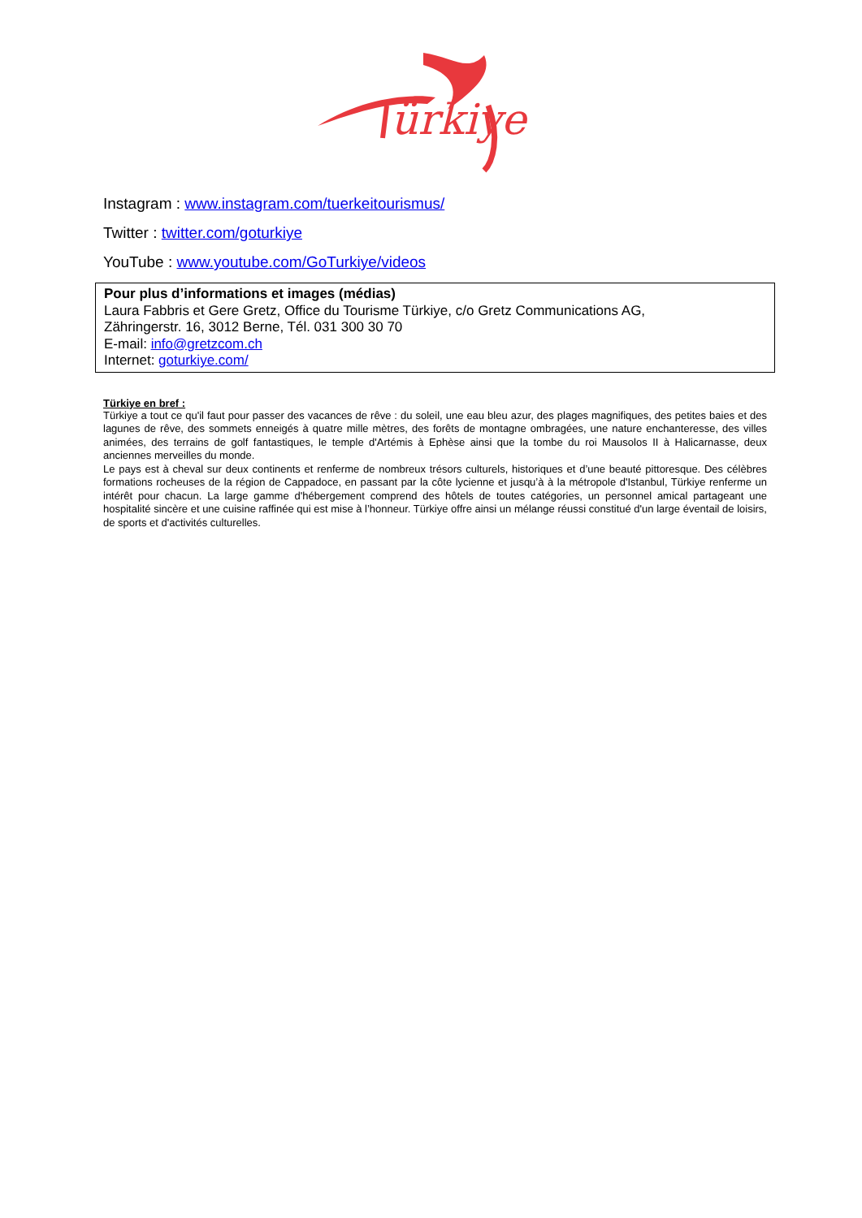ürkiye
Instagram : www.instagram.com/tuerkeitourismus/
Twitter : twitter.com/goturkiye
YouTube : www.youtube.com/GoTurkiye/videos
Pour plus d’informations et images (médias)
Laura Fabbris et Gere Gretz, Office du Tourisme Türkiye, c/o Gretz Communications AG,
Zähringerstr. 16, 3012 Berne, Tél. 031 300 30 70
E-mail: info@gretzcom.ch
Internet: goturkiye.com/
Türkiye en bref :
Türkiye a tout ce qu'il faut pour passer des vacances de rêve : du soleil, une eau bleu azur, des plages magnifiques, des petites baies et des lagunes de rêve, des sommets enneigés à quatre mille mètres, des forêts de montagne ombragées, une nature enchanteresse, des villes animées, des terrains de golf fantastiques, le temple d'Artémis à Ephèse ainsi que la tombe du roi Mausolos II à Halicarnasse, deux anciennes merveilles du monde.
Le pays est à cheval sur deux continents et renferme de nombreux trésors culturels, historiques et d’une beauté pittoresque. Des célèbres formations rocheuses de la région de Cappadoce, en passant par la côte lycienne et jusqu’à à la métropole d'Istanbul, Türkiye renferme un intérêt pour chacun. La large gamme d'hébergement comprend des hôtels de toutes catégories, un personnel amical partageant une hospitalité sincère et une cuisine raffinée qui est mise à l’honneur. Türkiye offre ainsi un mélange réussi constitué d'un large éventail de loisirs, de sports et d'activités culturelles.